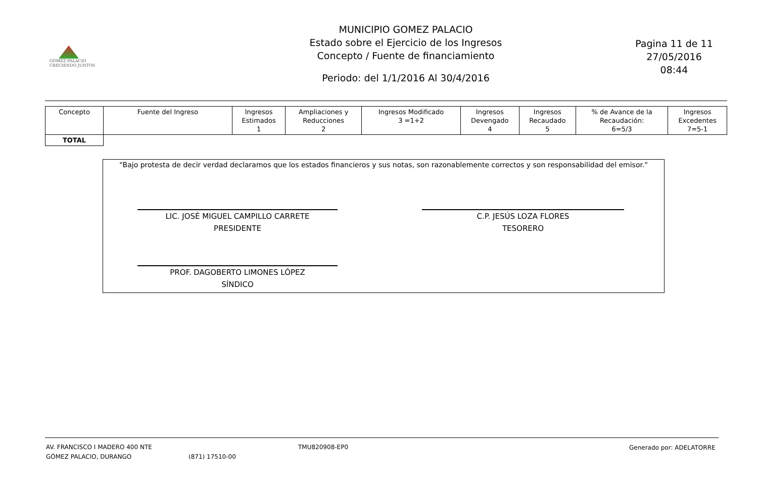GÓMEZ PALACIO
CRECIENDO JUNTOS
MUNICIPIO GOMEZ PALACIO
Estado sobre el Ejercicio de los Ingresos
Concepto / Fuente de financiamiento
Periodo: del 1/1/2016 Al 30/4/2016
Pagina 11 de 11
27/05/2016
08:44
| Concepto | Fuente del Ingreso | Ingresos Estimados 1 | Ampliaciones y Reducciones 2 | Ingresos Modificado 3 =1+2 | Ingresos Devengado 4 | Ingresos Recaudado 5 | % de Avance de la Recaudación: 6=5/3 | Ingresos Excedentes 7=5-1 |
| --- | --- | --- | --- | --- | --- | --- | --- | --- |
| TOTAL | | | | | | | | |
"Bajo protesta de decir verdad declaramos que los estados financieros y sus notas, son razonablemente correctos y son responsabilidad del emisor."
LIC. JOSÉ MIGUEL CAMPILLO CARRETE
PRESIDENTE
C.P. JESÚS LOZA FLORES
TESORERO
PROF. DAGOBERTO LIMONES LÓPEZ
SÍNDICO
AV. FRANCISCO I MADERO 400 NTE
GÓMEZ PALACIO, DURANGO
(871) 17510-00
TMU820908-EP0 Generado por: ADELATORRE